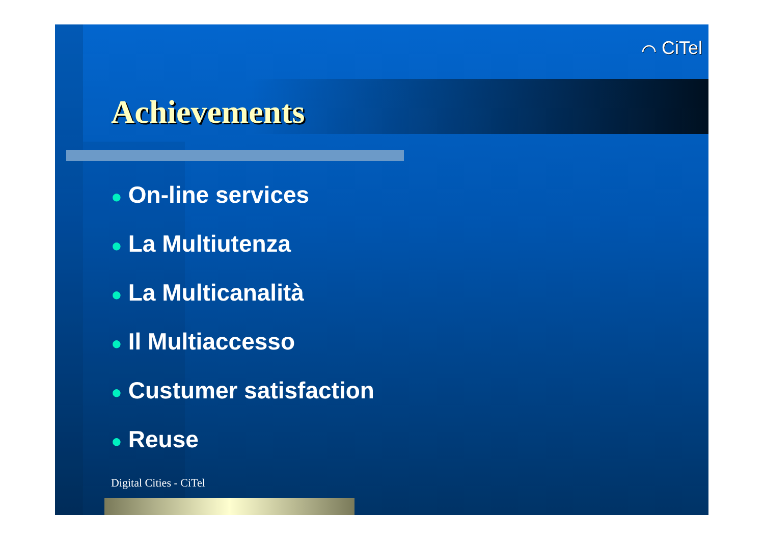⌒ CiTel
Achievements
● On-line services
● La Multiutenza
● La Multicanalità
● Il Multiaccesso
● Custumer satisfaction
● Reuse
Digital Cities - CiTel